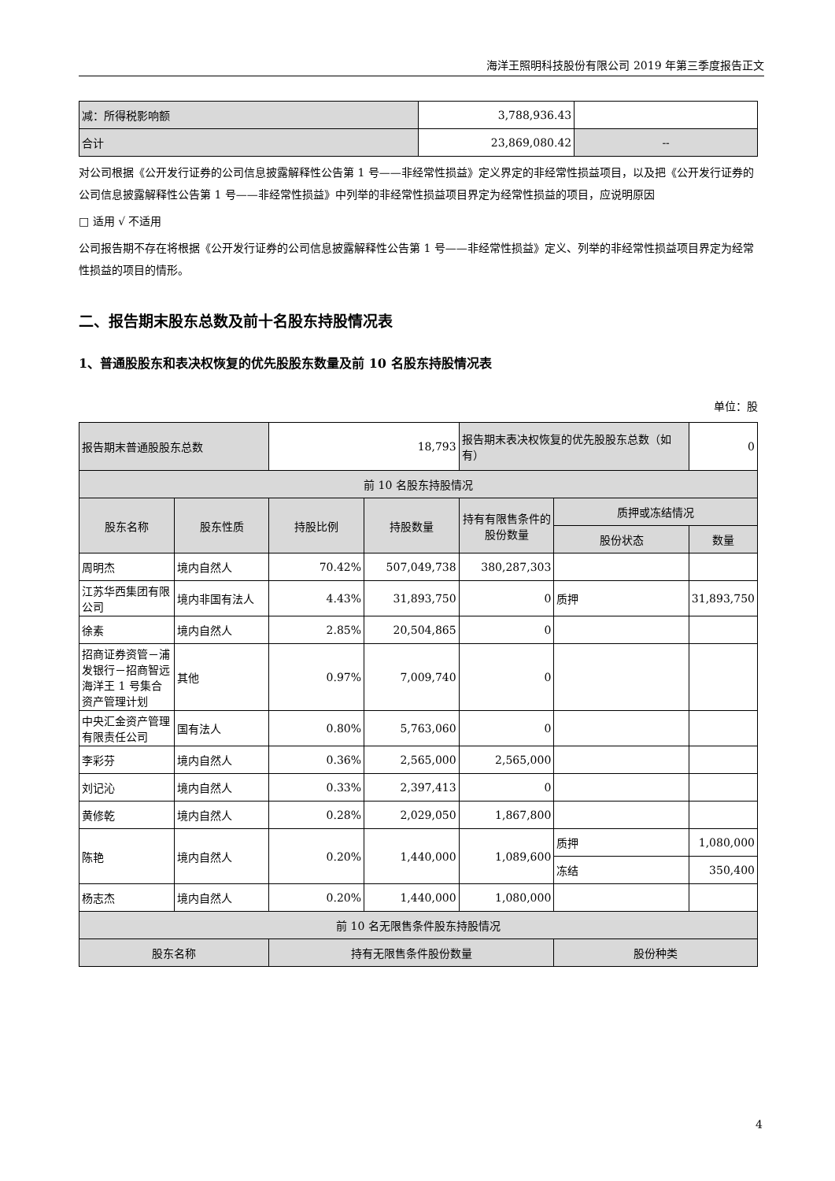海洋王照明科技股份有限公司 2019 年第三季度报告正文
| 减：所得税影响额 | 3,788,936.43 | |
| 合计 | 23,869,080.42 | -- |
对公司根据《公开发行证券的公司信息披露解释性公告第 1 号——非经常性损益》定义界定的非经常性损益项目，以及把《公开发行证券的公司信息披露解释性公告第 1 号——非经常性损益》中列举的非经常性损益项目界定为经常性损益的项目，应说明原因
□ 适用 √ 不适用
公司报告期不存在将根据《公开发行证券的公司信息披露解释性公告第 1 号——非经常性损益》定义、列举的非经常性损益项目界定为经常性损益的项目的情形。
二、报告期末股东总数及前十名股东持股情况表
1、普通股股东和表决权恢复的优先股股东数量及前 10 名股东持股情况表
单位：股
| 报告期末普通股股东总数 | | 18,793 | | 报告期末表决权恢复的优先股股东总数（如有） | | 0 |
| 前 10 名股东持股情况 | | | | | | |
| 股东名称 | 股东性质 | 持股比例 | 持股数量 | 持有有限售条件的股份数量 | 质押或冻结情况 | |
| | | | | | 股份状态 | 数量 |
| 周明杰 | 境内自然人 | 70.42% | 507,049,738 | 380,287,303 | | |
| 江苏华西集团有限公司 | 境内非国有法人 | 4.43% | 31,893,750 | 0 | 质押 | 31,893,750 |
| 徐素 | 境内自然人 | 2.85% | 20,504,865 | 0 | | |
| 招商证券资管－浦发银行－招商智远海洋王 1 号集合资产管理计划 | 其他 | 0.97% | 7,009,740 | 0 | | |
| 中央汇金资产管理有限责任公司 | 国有法人 | 0.80% | 5,763,060 | 0 | | |
| 李彩芬 | 境内自然人 | 0.36% | 2,565,000 | 2,565,000 | | |
| 刘记沁 | 境内自然人 | 0.33% | 2,397,413 | 0 | | |
| 黄修乾 | 境内自然人 | 0.28% | 2,029,050 | 1,867,800 | | |
| 陈艳 | 境内自然人 | 0.20% | 1,440,000 | 1,089,600 | 质押 | 1,080,000 |
| | | | | | 冻结 | 350,400 |
| 杨志杰 | 境内自然人 | 0.20% | 1,440,000 | 1,080,000 | | |
| 前 10 名无限售条件股东持股情况 | | | | | | |
| 股东名称 | | 持有无限售条件股份数量 | | | 股份种类 | |
4